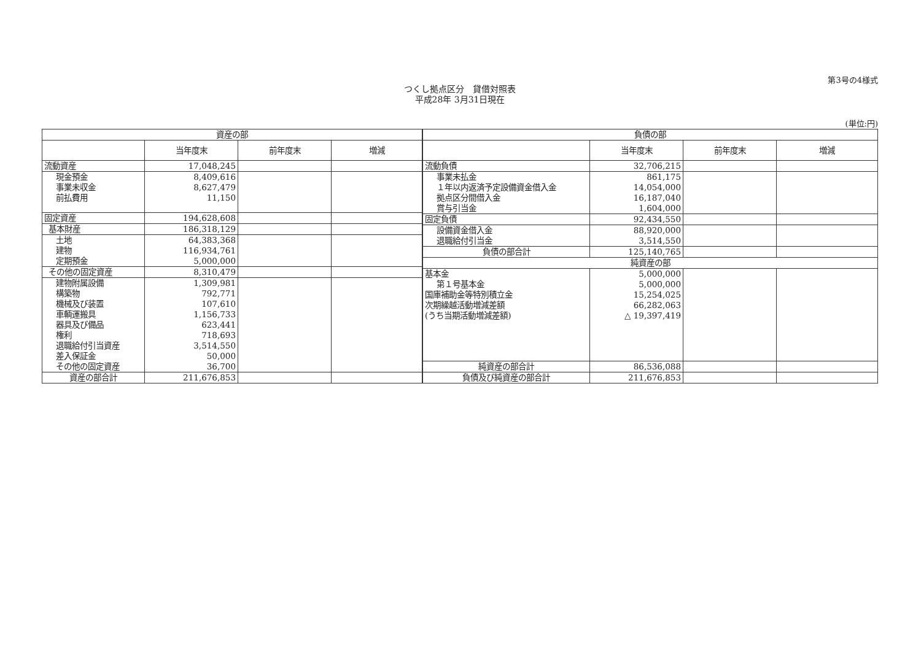第3号の4様式
つくし拠点区分　貸借対照表
平成28年 3月31日現在
(単位:円)
| 資産の部 | | | |
| --- | --- | --- | --- |
| | 当年度末 | 前年度末 | 増減 |
| 流動資産 | 17,048,245 | | |
| 現金預金 事業未収金 前払費用 | 8,409,616 8,627,479 11,150 | | |
| 固定資産 | 194,628,608 | | |
| 基本財産 | 186,318,129 | | |
| 土地 建物 定期預金 | 64,383,368 116,934,761 5,000,000 | | |
| その他の固定資産 | 8,310,479 | | |
| 建物附属設備 構築物 機械及び装置 車輌運搬具 器具及び備品 権利 退職給付引当資産 差入保証金 その他の固定資産 | 1,309,981 792,771 107,610 1,156,733 623,441 718,693 3,514,550 50,000 36,700 | | |
| 資産の部合計 | 211,676,853 | | |
| 負債の部 | | | |
| --- | --- | --- | --- |
| | 当年度末 | 前年度末 | 増減 |
| 流動負債 | 32,706,215 | | |
| 事業未払金 １年以内返済予定設備資金借入金 拠点区分間借入金 賞与引当金 | 861,175 14,054,000 16,187,040 1,604,000 | | |
| 固定負債 | 92,434,550 | | |
| 設備資金借入金 退職給付引当金 | 88,920,000 3,514,550 | | |
| 負債の部合計 | 125,140,765 | | |
| 純資産の部 | | | |
| 基本金 第１号基本金 国庫補助金等特別積立金 次期繰越活動増減差額 (うち当期活動増減差額) | 5,000,000 5,000,000 15,254,025 66,282,063 △ 19,397,419 | | |
| 純資産の部合計 | 86,536,088 | | |
| 負債及び純資産の部合計 | 211,676,853 | | |